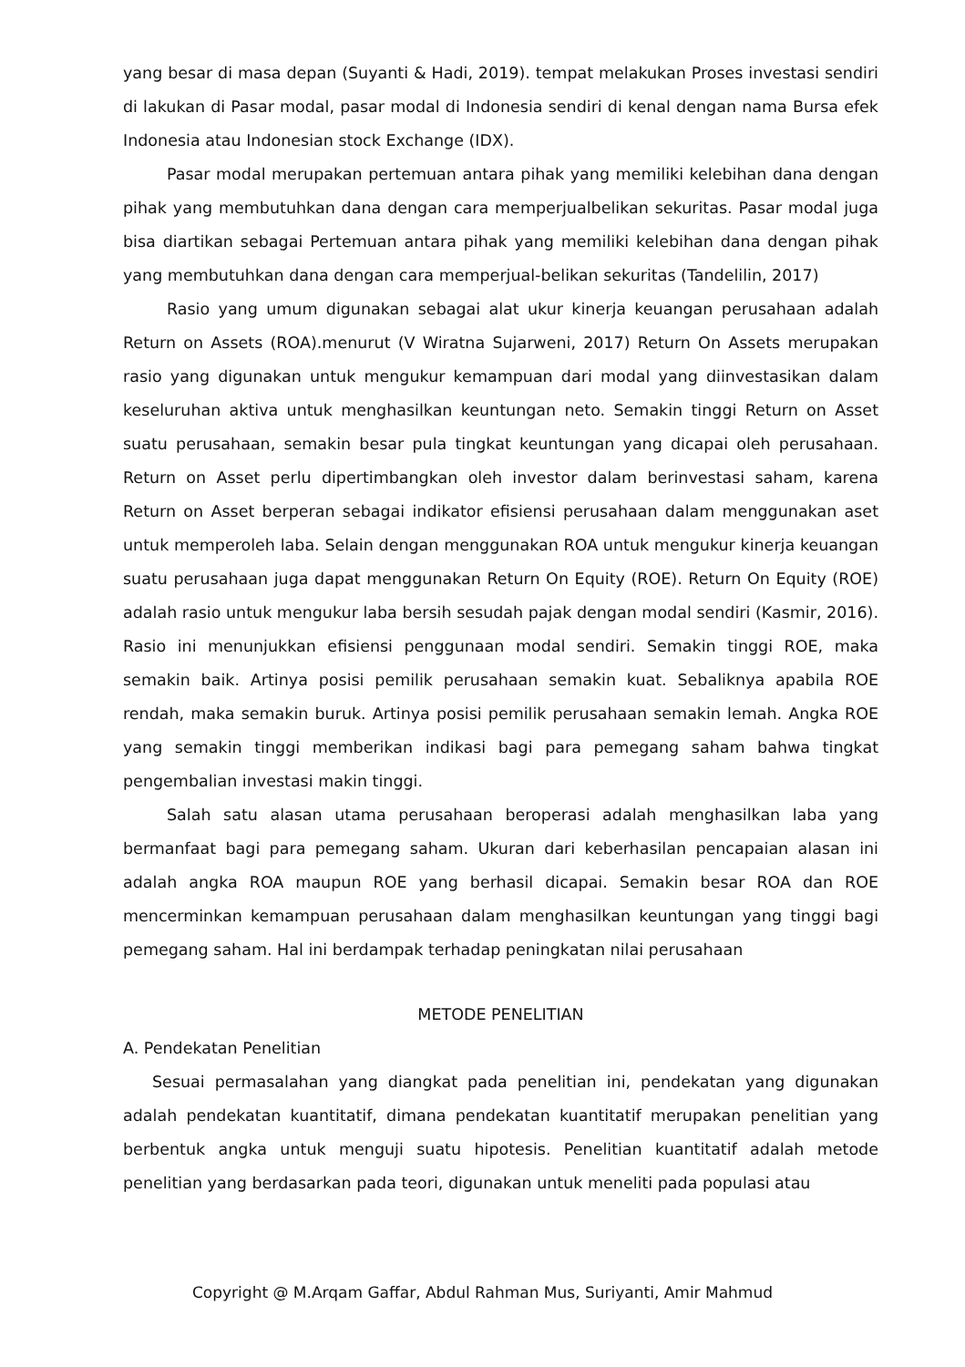yang besar di masa depan (Suyanti & Hadi, 2019). tempat melakukan Proses investasi sendiri di lakukan di Pasar modal, pasar modal di Indonesia sendiri di kenal dengan nama Bursa efek Indonesia atau Indonesian stock Exchange (IDX).
Pasar modal merupakan pertemuan antara pihak yang memiliki kelebihan dana dengan pihak yang membutuhkan dana dengan cara memperjualbelikan sekuritas. Pasar modal juga bisa diartikan sebagai Pertemuan antara pihak yang memiliki kelebihan dana dengan pihak yang membutuhkan dana dengan cara memperjual-belikan sekuritas (Tandelilin, 2017)
Rasio yang umum digunakan sebagai alat ukur kinerja keuangan perusahaan adalah Return on Assets (ROA).menurut (V Wiratna Sujarweni, 2017) Return On Assets merupakan rasio yang digunakan untuk mengukur kemampuan dari modal yang diinvestasikan dalam keseluruhan aktiva untuk menghasilkan keuntungan neto. Semakin tinggi Return on Asset suatu perusahaan, semakin besar pula tingkat keuntungan yang dicapai oleh perusahaan. Return on Asset perlu dipertimbangkan oleh investor dalam berinvestasi saham, karena Return on Asset berperan sebagai indikator efisiensi perusahaan dalam menggunakan aset untuk memperoleh laba. Selain dengan menggunakan ROA untuk mengukur kinerja keuangan suatu perusahaan juga dapat menggunakan Return On Equity (ROE). Return On Equity (ROE) adalah rasio untuk mengukur laba bersih sesudah pajak dengan modal sendiri (Kasmir, 2016). Rasio ini menunjukkan efisiensi penggunaan modal sendiri. Semakin tinggi ROE, maka semakin baik. Artinya posisi pemilik perusahaan semakin kuat. Sebaliknya apabila ROE rendah, maka semakin buruk. Artinya posisi pemilik perusahaan semakin lemah. Angka ROE yang semakin tinggi memberikan indikasi bagi para pemegang saham bahwa tingkat pengembalian investasi makin tinggi.
Salah satu alasan utama perusahaan beroperasi adalah menghasilkan laba yang bermanfaat bagi para pemegang saham. Ukuran dari keberhasilan pencapaian alasan ini adalah angka ROA maupun ROE yang berhasil dicapai. Semakin besar ROA dan ROE mencerminkan kemampuan perusahaan dalam menghasilkan keuntungan yang tinggi bagi pemegang saham. Hal ini berdampak terhadap peningkatan nilai perusahaan
METODE PENELITIAN
A. Pendekatan Penelitian
Sesuai permasalahan yang diangkat pada penelitian ini, pendekatan yang digunakan adalah pendekatan kuantitatif, dimana pendekatan kuantitatif merupakan penelitian yang berbentuk angka untuk menguji suatu hipotesis. Penelitian kuantitatif adalah metode penelitian yang berdasarkan pada teori, digunakan untuk meneliti pada populasi atau
Copyright @ M.Arqam Gaffar, Abdul Rahman Mus, Suriyanti, Amir Mahmud